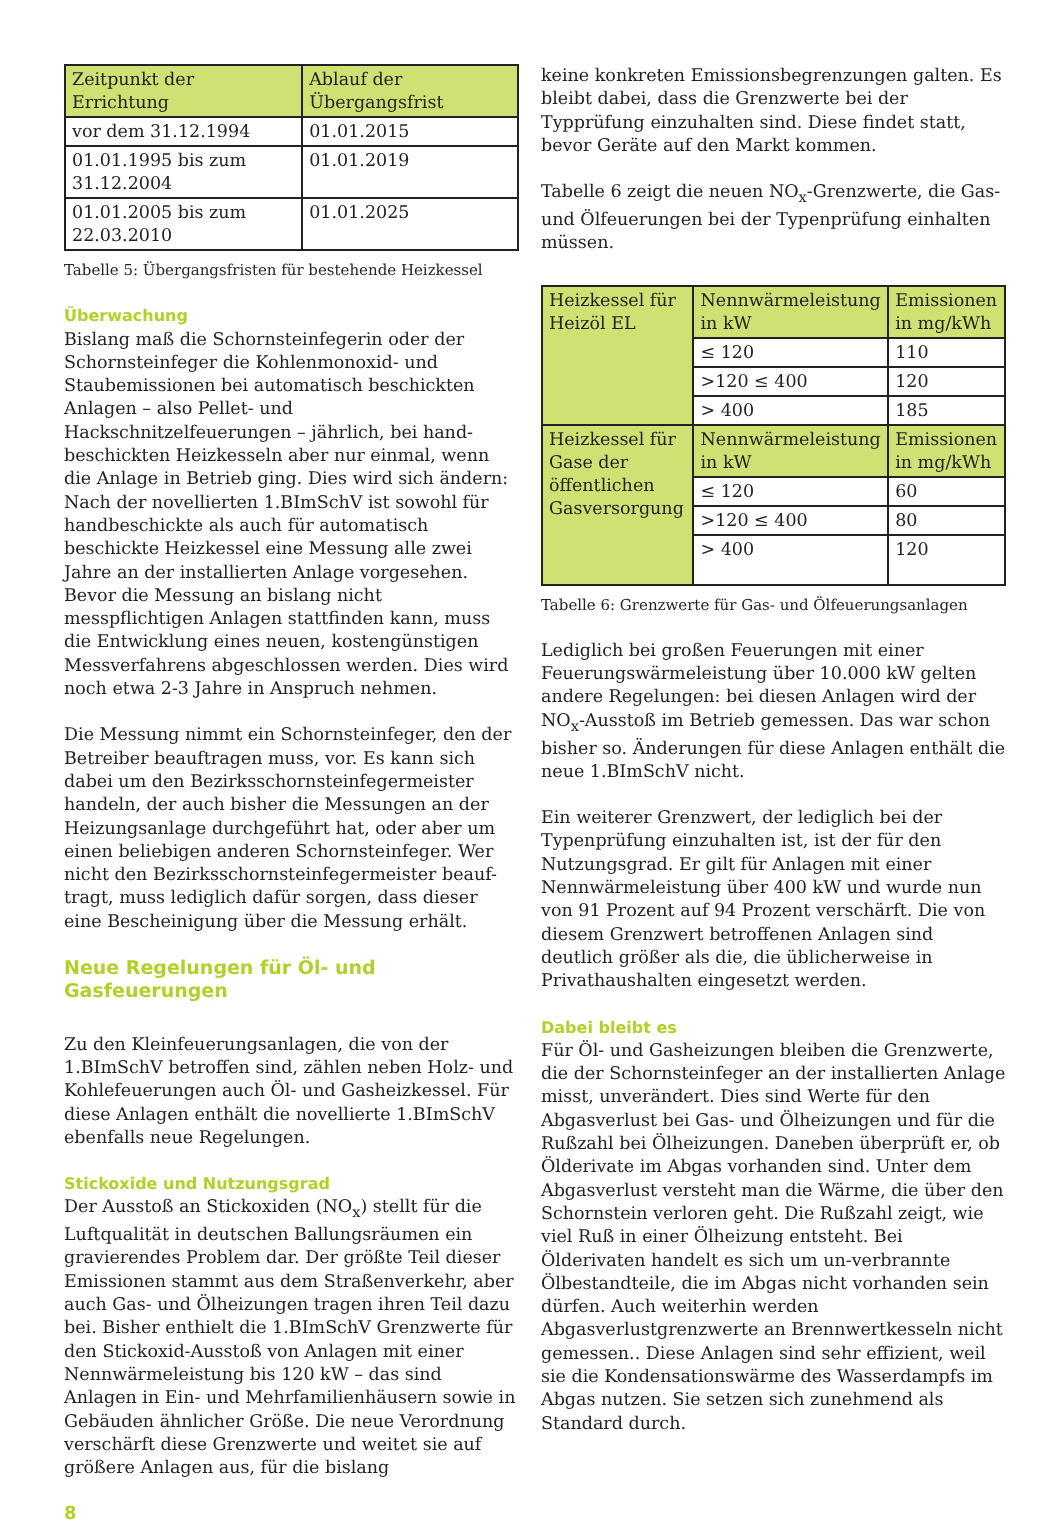| Zeitpunkt der Errichtung | Ablauf der Übergangsfrist |
| vor dem 31.12.1994 | 01.01.2015 |
| 01.01.1995 bis zum 31.12.2004 | 01.01.2019 |
| 01.01.2005 bis zum 22.03.2010 | 01.01.2025 |
Tabelle 5: Übergangsfristen für bestehende Heizkessel
Überwachung
Bislang maß die Schornsteinfegerin oder der Schornsteinfeger die Kohlenmonoxid- und Staubemissionen bei automatisch beschickten Anlagen – also Pellet- und Hackschnitzelfeuerungen – jährlich, bei hand-beschickten Heizkesseln aber nur einmal, wenn die Anlage in Betrieb ging. Dies wird sich ändern: Nach der novellierten 1.BImSchV ist sowohl für handbeschickte als auch für automatisch beschickte Heizkessel eine Messung alle zwei Jahre an der installierten Anlage vorgesehen. Bevor die Messung an bislang nicht messpflichtigen Anlagen stattfinden kann, muss die Entwicklung eines neuen, kostengünstigen Messverfahrens abgeschlossen werden. Dies wird noch etwa 2-3 Jahre in Anspruch nehmen.
Die Messung nimmt ein Schornsteinfeger, den der Betreiber beauftragen muss, vor. Es kann sich dabei um den Bezirksschornsteinfegermeister handeln, der auch bisher die Messungen an der Heizungsanlage durchgeführt hat, oder aber um einen beliebigen anderen Schornsteinfeger. Wer nicht den Bezirksschornsteinfegermeister beauf-tragt, muss lediglich dafür sorgen, dass dieser eine Bescheinigung über die Messung erhält.
Neue Regelungen für Öl- und Gasfeuerungen
Zu den Kleinfeuerungsanlagen, die von der 1.BImSchV betroffen sind, zählen neben Holz- und Kohlefeuerungen auch Öl- und Gasheizkessel. Für diese Anlagen enthält die novellierte 1.BImSchV ebenfalls neue Regelungen.
Stickoxide und Nutzungsgrad
Der Ausstoß an Stickoxiden (NO<sub>x</sub>) stellt für die Luftqualität in deutschen Ballungsräumen ein gravierendes Problem dar. Der größte Teil dieser Emissionen stammt aus dem Straßenverkehr, aber auch Gas- und Ölheizungen tragen ihren Teil dazu bei. Bisher enthielt die 1.BImSchV Grenzwerte für den Stickoxid-Ausstoß von Anlagen mit einer Nennwärmeleistung bis 120 kW – das sind Anlagen in Ein- und Mehrfamilienhäusern sowie in Gebäuden ähnlicher Größe. Die neue Verordnung verschärft diese Grenzwerte und weitet sie auf größere Anlagen aus, für die bislang
keine konkreten Emissionsbegrenzungen galten. Es bleibt dabei, dass die Grenzwerte bei der Typprüfung einzuhalten sind. Diese findet statt, bevor Geräte auf den Markt kommen.
Tabelle 6 zeigt die neuen NO<sub>x</sub>-Grenzwerte, die Gas- und Ölfeuerungen bei der Typenprüfung einhalten müssen.
| Heizkessel für Heizöl EL | Nennwärmeleistung in kW | Emissionen in mg/kWh |
| | ≤ 120 | 110 |
| | >120 ≤ 400 | 120 |
| | > 400 | 185 |
| Heizkessel für Gase der öffentlichen Gasversorgung | Nennwärmeleistung in kW | Emissionen in mg/kWh |
| | ≤ 120 | 60 |
| | >120 ≤ 400 | 80 |
| | > 400 | 120 |
Tabelle 6: Grenzwerte für Gas- und Ölfeuerungsanlagen
Lediglich bei großen Feuerungen mit einer Feuerungswärmeleistung über 10.000 kW gelten andere Regelungen: bei diesen Anlagen wird der NO<sub>x</sub>-Ausstoß im Betrieb gemessen. Das war schon bisher so. Änderungen für diese Anlagen enthält die neue 1.BImSchV nicht.
Ein weiterer Grenzwert, der lediglich bei der Typenprüfung einzuhalten ist, ist der für den Nutzungsgrad. Er gilt für Anlagen mit einer Nennwärmeleistung über 400 kW und wurde nun von 91 Prozent auf 94 Prozent verschärft. Die von diesem Grenzwert betroffenen Anlagen sind deutlich größer als die, die üblicherweise in Privathaushalten eingesetzt werden.
Dabei bleibt es
Für Öl- und Gasheizungen bleiben die Grenzwerte, die der Schornsteinfeger an der installierten Anlage misst, unverändert. Dies sind Werte für den Abgasverlust bei Gas- und Ölheizungen und für die Rußzahl bei Ölheizungen. Daneben überprüft er, ob Ölderivate im Abgas vorhanden sind. Unter dem Abgasverlust versteht man die Wärme, die über den Schornstein verloren geht. Die Rußzahl zeigt, wie viel Ruß in einer Ölheizung entsteht. Bei Ölderivaten handelt es sich um un-verbrannte Ölbestandteile, die im Abgas nicht vorhanden sein dürfen. Auch weiterhin werden Abgasverlustgrenzwerte an Brennwertkesseln nicht gemessen.. Diese Anlagen sind sehr effizient, weil sie die Kondensationswärme des Wasserdampfs im Abgas nutzen. Sie setzen sich zunehmend als Standard durch.
8